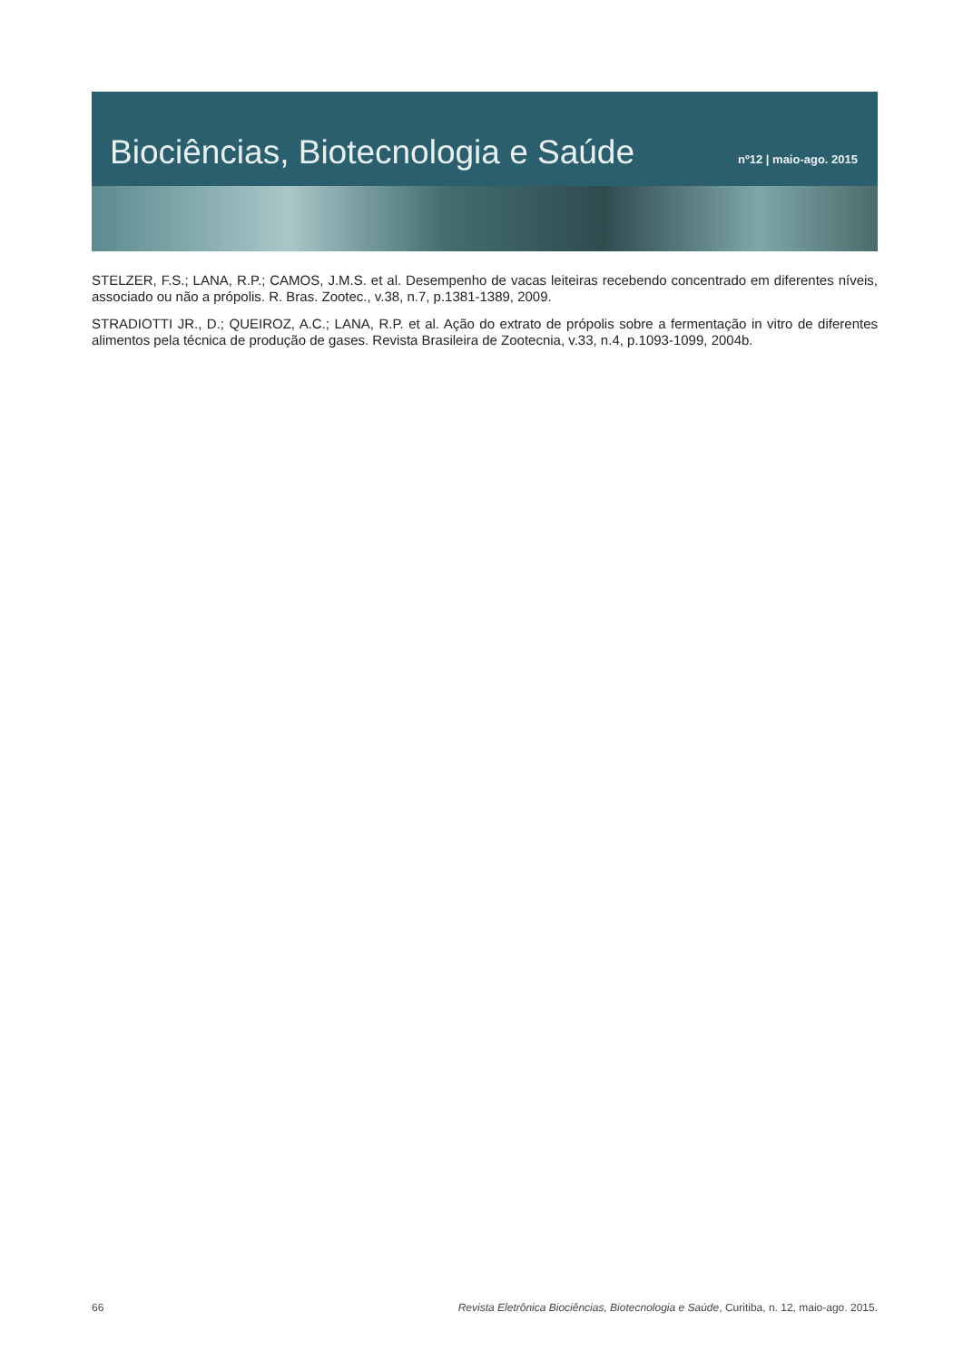Biociências, Biotecnologia e Saúde
nº12 | maio-ago. 2015
STELZER, F.S.; LANA, R.P.; CAMOS, J.M.S. et al. Desempenho de vacas leiteiras recebendo concentrado em diferentes níveis, associado ou não a própolis. R. Bras. Zootec., v.38, n.7, p.1381-1389, 2009.
STRADIOTTI JR., D.; QUEIROZ, A.C.; LANA, R.P. et al. Ação do extrato de própolis sobre a fermentação in vitro de diferentes alimentos pela técnica de produção de gases. Revista Brasileira de Zootecnia, v.33, n.4, p.1093-1099, 2004b.
66 Revista Eletrônica Biociências, Biotecnologia e Saúde, Curitiba, n. 12, maio-ago. 2015.